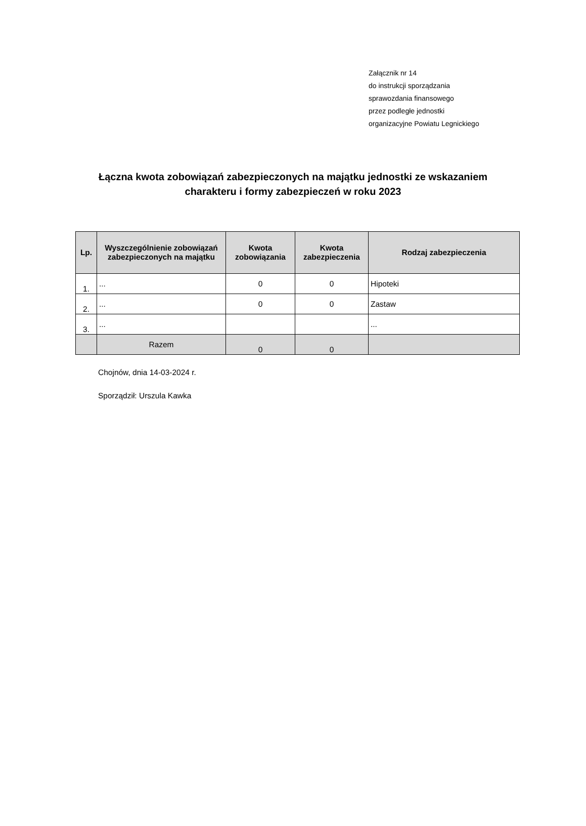Załącznik nr 14
do instrukcji sporządzania
sprawozdania finansowego
przez podległe jednostki
organizacyjne Powiatu Legnickiego
Łączna kwota zobowiązań zabezpieczonych na majątku jednostki ze wskazaniem
charakteru i formy zabezpieczeń w roku 2023
| Lp. | Wyszczególnienie zobowiązań zabezpieczonych na majątku | Kwota zobowiązania | Kwota zabezpieczenia | Rodzaj zabezpieczenia |
| --- | --- | --- | --- | --- |
| 1. | ... | 0 | 0 | Hipoteki |
| 2. | ... | 0 | 0 | Zastaw |
| 3. | ... | | | ... |
| | Razem | 0 | 0 | |
Chojnów, dnia 14-03-2024 r.
Sporządził: Urszula Kawka